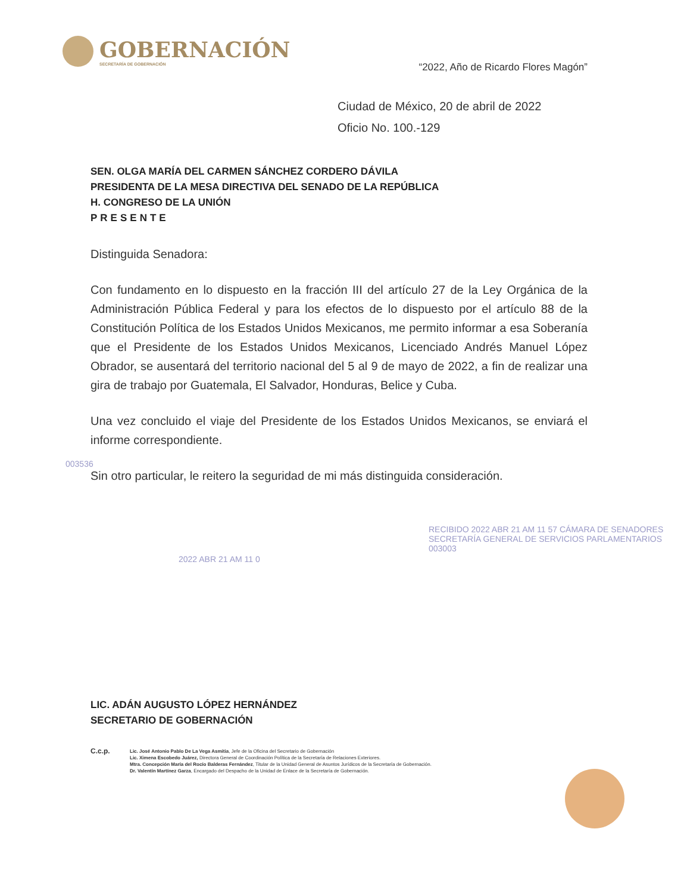GOBERNACIÓN
SECRETARÍA DE GOBERNACIÓN
“2022, Año de Ricardo Flores Magón”
Ciudad de México, 20 de abril de 2022
Oficio No. 100.-129
SEN. OLGA MARÍA DEL CARMEN SÁNCHEZ CORDERO DÁVILA
PRESIDENTA DE LA MESA DIRECTIVA DEL SENADO DE LA REPÚBLICA
H. CONGRESO DE LA UNIÓN
PRESENTE
Distinguida Senadora:
Con fundamento en lo dispuesto en la fracción III del artículo 27 de la Ley Orgánica de la Administración Pública Federal y para los efectos de lo dispuesto por el artículo 88 de la Constitución Política de los Estados Unidos Mexicanos, me permito informar a esa Soberanía que el Presidente de los Estados Unidos Mexicanos, Licenciado Andrés Manuel López Obrador, se ausentará del territorio nacional del 5 al 9 de mayo de 2022, a fin de realizar una gira de trabajo por Guatemala, El Salvador, Honduras, Belice y Cuba.
Una vez concluido el viaje del Presidente de los Estados Unidos Mexicanos, se enviará el informe correspondiente.
Sin otro particular, le reitero la seguridad de mi más distinguida consideración.
003536
2022 ABR 21 AM 11 0
RECIBIDO 2022 ABR 21 AM 11 57 CÁMARA DE SENADORES SECRETARÍA GENERAL DE SERVICIOS PARLAMENTARIOS 003003
LIC. ADÁN AUGUSTO LÓPEZ HERNÁNDEZ
SECRETARIO DE GOBERNACIÓN
C.c.p.
Lic. José Antonio Pablo De La Vega Asmitia, Jefe de la Oficina del Secretario de Gobernación
Lic. Ximena Escobedo Juárez, Directora General de Coordinación Política de la Secretaría de Relaciones Exteriores.
Mtra. Concepción María del Rocío Balderas Fernández, Titular de la Unidad General de Asuntos Jurídicos de la Secretaría de Gobernación.
Dr. Valentín Martínez Garza, Encargado del Despacho de la Unidad de Enlace de la Secretaría de Gobernación.